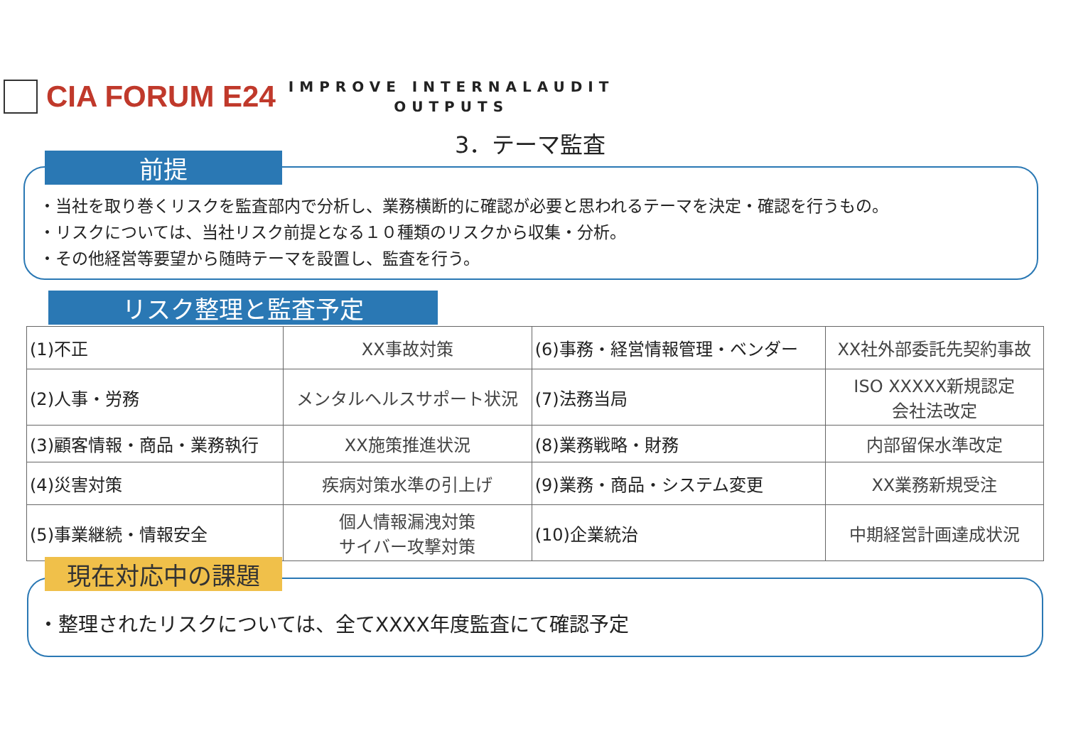CIA FORUM E24
IMPROVE INTERNALAUDIT
OUTPUTS
3．テーマ監査
・当社を取り巻くリスクを監査部内で分析し、業務横断的に確認が必要と思われるテーマを決定・確認を行うもの。
・リスクについては、当社リスク前提となる１０種類のリスクから収集・分析。
・その他経営等要望から随時テーマを設置し、監査を行う。
前提
リスク整理と監査予定
| (1)不正 | XX事故対策 | (6)事務・経営情報管理・ベンダー | XX社外部委託先契約事故 |
| (2)人事・労務 | メンタルヘルスサポート状況 | (7)法務当局 | ISO XXXXX新規認定 会社法改定 |
| (3)顧客情報・商品・業務執行 | XX施策推進状況 | (8)業務戦略・財務 | 内部留保水準改定 |
| (4)災害対策 | 疾病対策水準の引上げ | (9)業務・商品・システム変更 | XX業務新規受注 |
| (5)事業継続・情報安全 | 個人情報漏洩対策 サイバー攻撃対策 | (10)企業統治 | 中期経営計画達成状況 |
・整理されたリスクについては、全てXXXX年度監査にて確認予定
現在対応中の課題